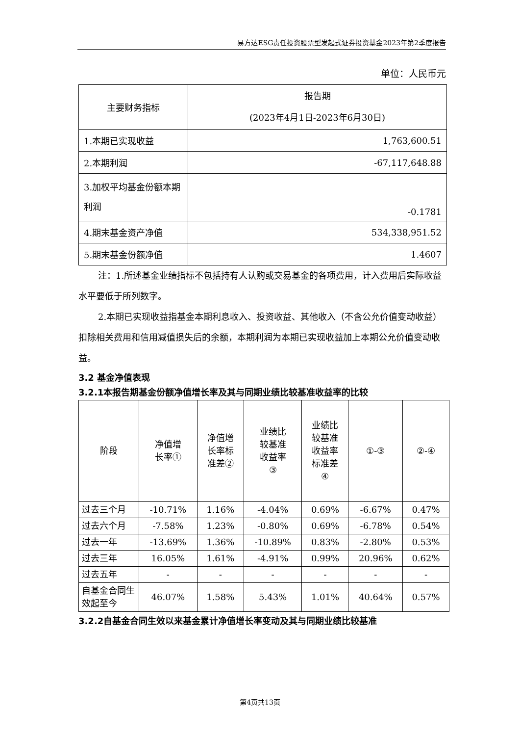易方达ESG责任投资股票型发起式证券投资基金2023年第2季度报告
单位：人民币元
| 主要财务指标 | 报告期 (2023年4月1日-2023年6月30日) |
| --- | --- |
| 1.本期已实现收益 | 1,763,600.51 |
| 2.本期利润 | -67,117,648.88 |
| 3.加权平均基金份额本期利润 | -0.1781 |
| 4.期末基金资产净值 | 534,338,951.52 |
| 5.期末基金份额净值 | 1.4607 |
注：1.所述基金业绩指标不包括持有人认购或交易基金的各项费用，计入费用后实际收益水平要低于所列数字。
2.本期已实现收益指基金本期利息收入、投资收益、其他收入（不含公允价值变动收益）扣除相关费用和信用减值损失后的余额，本期利润为本期已实现收益加上本期公允价值变动收益。
3.2 基金净值表现
3.2.1本报告期基金份额净值增长率及其与同期业绩比较基准收益率的比较
| 阶段 | 净值增 长率① | 净值增 长率标 准差② | 业绩比 较基准 收益率 ③ | 业绩比 较基准 收益率 标准差 ④ | ①-③ | ②-④ |
| --- | --- | --- | --- | --- | --- | --- |
| 过去三个月 | -10.71% | 1.16% | -4.04% | 0.69% | -6.67% | 0.47% |
| 过去六个月 | -7.58% | 1.23% | -0.80% | 0.69% | -6.78% | 0.54% |
| 过去一年 | -13.69% | 1.36% | -10.89% | 0.83% | -2.80% | 0.53% |
| 过去三年 | 16.05% | 1.61% | -4.91% | 0.99% | 20.96% | 0.62% |
| 过去五年 | - | - | - | - | - | - |
| 自基金合同生效起至今 | 46.07% | 1.58% | 5.43% | 1.01% | 40.64% | 0.57% |
3.2.2自基金合同生效以来基金累计净值增长率变动及其与同期业绩比较基准
第4页共13页